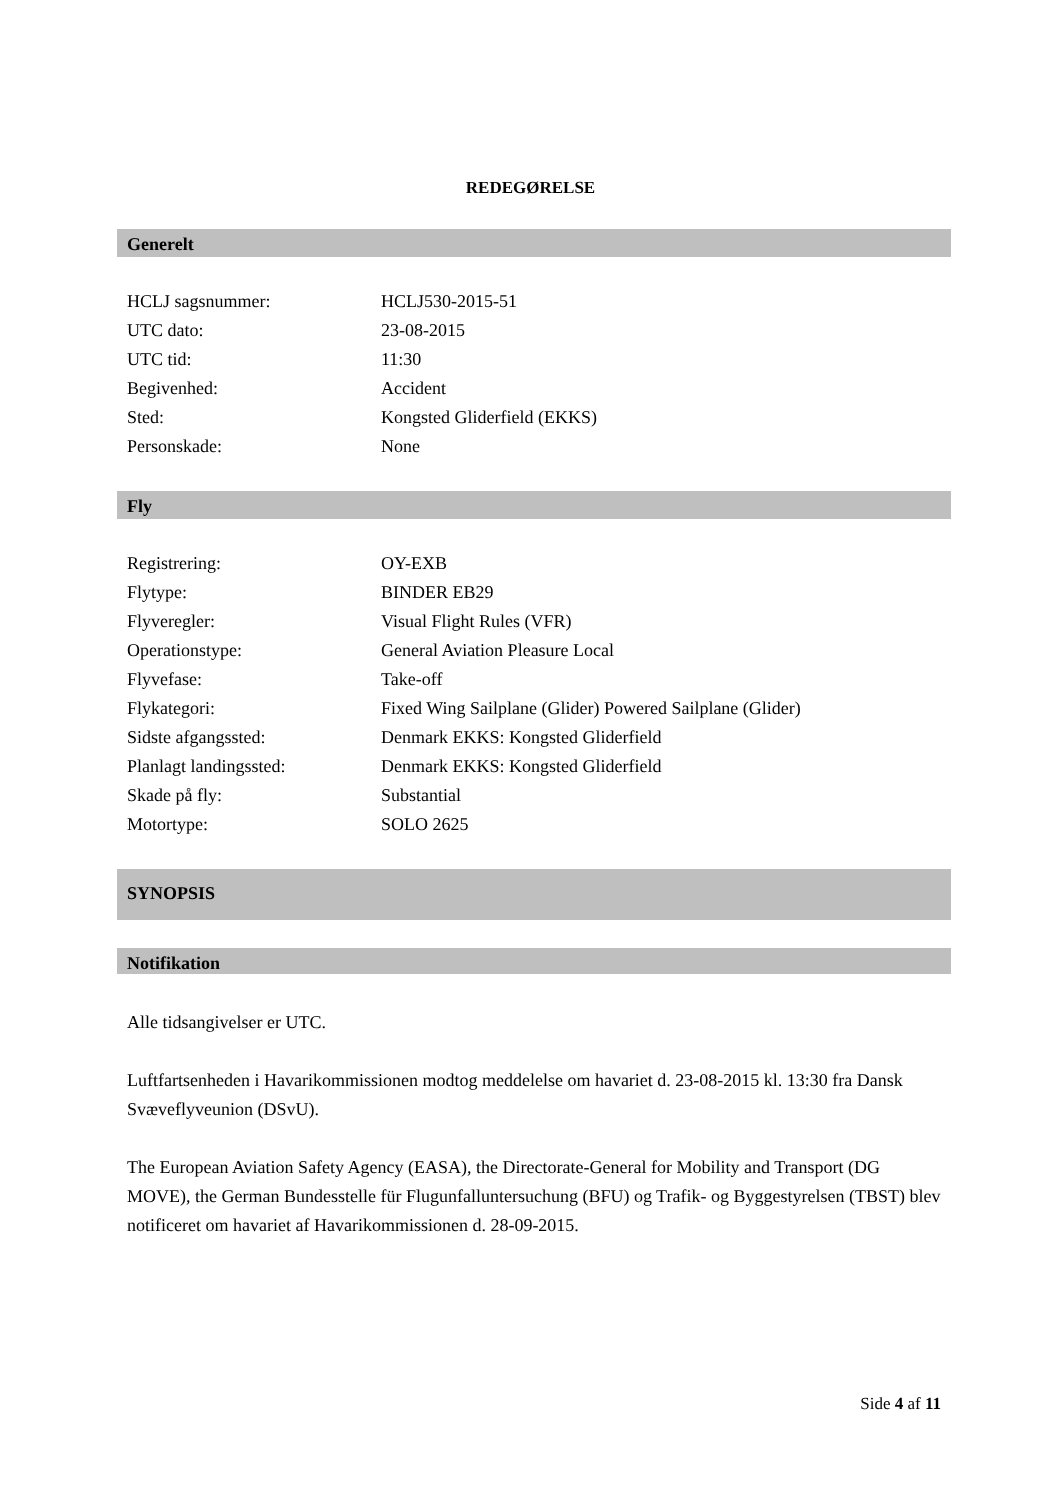REDEGØRELSE
Generelt
| HCLJ sagsnummer: | HCLJ530-2015-51 |
| UTC dato: | 23-08-2015 |
| UTC tid: | 11:30 |
| Begivenhed: | Accident |
| Sted: | Kongsted Gliderfield (EKKS) |
| Personskade: | None |
Fly
| Registrering: | OY-EXB |
| Flytype: | BINDER EB29 |
| Flyveregler: | Visual Flight Rules (VFR) |
| Operationstype: | General Aviation Pleasure Local |
| Flyvefase: | Take-off |
| Flykategori: | Fixed Wing Sailplane (Glider) Powered Sailplane (Glider) |
| Sidste afgangssted: | Denmark EKKS: Kongsted Gliderfield |
| Planlagt landingssted: | Denmark EKKS: Kongsted Gliderfield |
| Skade på fly: | Substantial |
| Motortype: | SOLO 2625 |
SYNOPSIS
Notifikation
Alle tidsangivelser er UTC.
Luftfartsenheden i Havarikommissionen modtog meddelelse om havariet d. 23-08-2015 kl. 13:30 fra Dansk Svæveflyveunion (DSvU).
The European Aviation Safety Agency (EASA), the Directorate-General for Mobility and Transport (DG MOVE), the German Bundesstelle für Flugunfalluntersuchung (BFU) og Trafik- og Byggestyrelsen (TBST) blev notificeret om havariet af Havarikommissionen d. 28-09-2015.
Side 4 af 11